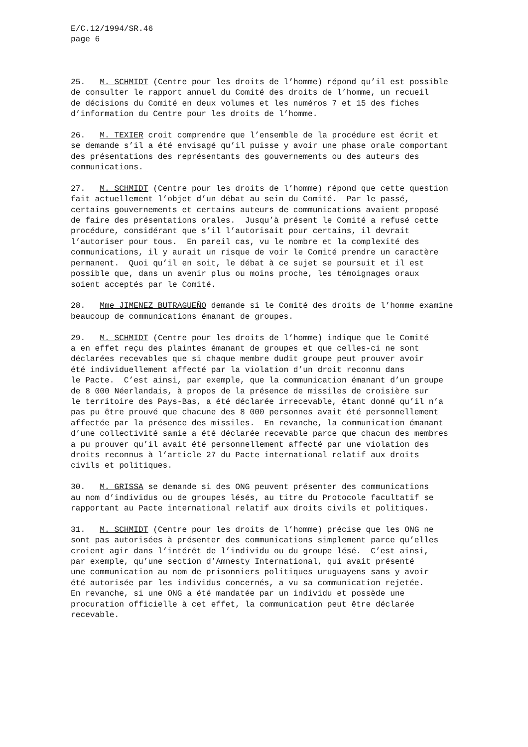E/C.12/1994/SR.46 page 6
25. M. SCHMIDT (Centre pour les droits de l’homme) répond qu’il est possible de consulter le rapport annuel du Comité des droits de l’homme, un recueil de décisions du Comité en deux volumes et les numéros 7 et 15 des fiches d’information du Centre pour les droits de l’homme.
26. M. TEXIER croit comprendre que l’ensemble de la procédure est écrit et se demande s’il a été envisagé qu’il puisse y avoir une phase orale comportant des présentations des représentants des gouvernements ou des auteurs des communications.
27. M. SCHMIDT (Centre pour les droits de l’homme) répond que cette question fait actuellement l’objet d’un débat au sein du Comité. Par le passé, certains gouvernements et certains auteurs de communications avaient proposé de faire des présentations orales. Jusqu’à présent le Comité a refusé cette procédure, considérant que s’il l’autorisait pour certains, il devrait l’autoriser pour tous. En pareil cas, vu le nombre et la complexité des communications, il y aurait un risque de voir le Comité prendre un caractère permanent. Quoi qu’il en soit, le débat à ce sujet se poursuit et il est possible que, dans un avenir plus ou moins proche, les témoignages oraux soient acceptés par le Comité.
28. Mme JIMENEZ BUTRAGUEÑO demande si le Comité des droits de l’homme examine beaucoup de communications émanant de groupes.
29. M. SCHMIDT (Centre pour les droits de l’homme) indique que le Comité a en effet reçu des plaintes émanant de groupes et que celles-ci ne sont déclarées recevables que si chaque membre dudit groupe peut prouver avoir été individuellement affecté par la violation d’un droit reconnu dans le Pacte. C’est ainsi, par exemple, que la communication émanant d’un groupe de 8 000 Néerlandais, à propos de la présence de missiles de croisière sur le territoire des Pays-Bas, a été déclarée irrecevable, étant donné qu’il n’a pas pu être prouvé que chacune des 8 000 personnes avait été personnellement affectée par la présence des missiles. En revanche, la communication émanant d’une collectivité samie a été déclarée recevable parce que chacun des membres a pu prouver qu’il avait été personnellement affecté par une violation des droits reconnus à l’article 27 du Pacte international relatif aux droits civils et politiques.
30. M. GRISSA se demande si des ONG peuvent présenter des communications au nom d’individus ou de groupes lésés, au titre du Protocole facultatif se rapportant au Pacte international relatif aux droits civils et politiques.
31. M. SCHMIDT (Centre pour les droits de l’homme) précise que les ONG ne sont pas autorisées à présenter des communications simplement parce qu’elles croient agir dans l’intérêt de l’individu ou du groupe lésé. C’est ainsi, par exemple, qu’une section d’Amnesty International, qui avait présenté une communication au nom de prisonniers politiques uruguayens sans y avoir été autorisée par les individus concernés, a vu sa communication rejetée. En revanche, si une ONG a été mandatée par un individu et possède une procuration officielle à cet effet, la communication peut être déclarée recevable.